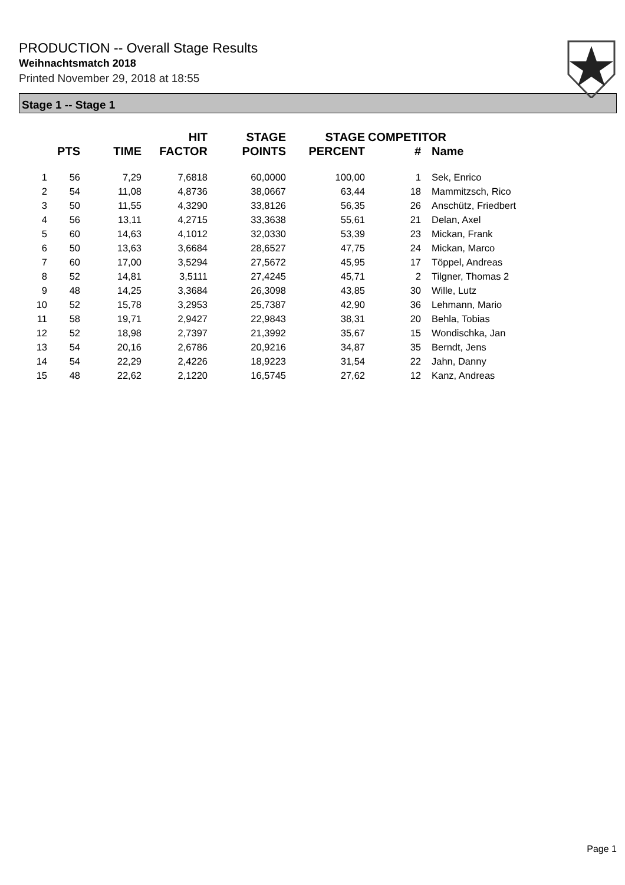PRODUCTION -- Overall Stage Results
Weihnachtsmatch 2018
Printed November 29, 2018 at 18:55
Stage 1 -- Stage 1
| | PTS | TIME | HIT FACTOR | STAGE POINTS | STAGE PERCENT | COMPETITOR # | Name |
| --- | --- | --- | --- | --- | --- | --- | --- |
| 1 | 56 | 7,29 | 7,6818 | 60,0000 | 100,00 | 1 | Sek, Enrico |
| 2 | 54 | 11,08 | 4,8736 | 38,0667 | 63,44 | 18 | Mammitzsch, Rico |
| 3 | 50 | 11,55 | 4,3290 | 33,8126 | 56,35 | 26 | Anschütz, Friedbert |
| 4 | 56 | 13,11 | 4,2715 | 33,3638 | 55,61 | 21 | Delan, Axel |
| 5 | 60 | 14,63 | 4,1012 | 32,0330 | 53,39 | 23 | Mickan, Frank |
| 6 | 50 | 13,63 | 3,6684 | 28,6527 | 47,75 | 24 | Mickan, Marco |
| 7 | 60 | 17,00 | 3,5294 | 27,5672 | 45,95 | 17 | Töppel, Andreas |
| 8 | 52 | 14,81 | 3,5111 | 27,4245 | 45,71 | 2 | Tilgner, Thomas 2 |
| 9 | 48 | 14,25 | 3,3684 | 26,3098 | 43,85 | 30 | Wille, Lutz |
| 10 | 52 | 15,78 | 3,2953 | 25,7387 | 42,90 | 36 | Lehmann, Mario |
| 11 | 58 | 19,71 | 2,9427 | 22,9843 | 38,31 | 20 | Behla, Tobias |
| 12 | 52 | 18,98 | 2,7397 | 21,3992 | 35,67 | 15 | Wondischka, Jan |
| 13 | 54 | 20,16 | 2,6786 | 20,9216 | 34,87 | 35 | Berndt, Jens |
| 14 | 54 | 22,29 | 2,4226 | 18,9223 | 31,54 | 22 | Jahn, Danny |
| 15 | 48 | 22,62 | 2,1220 | 16,5745 | 27,62 | 12 | Kanz, Andreas |
Page 1